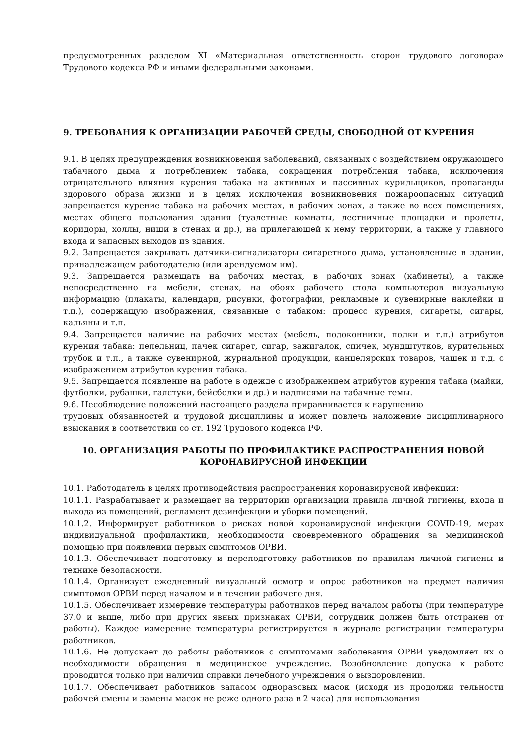предусмотренных разделом XI «Материальная ответственность сторон трудового договора» Трудового кодекса РФ и иными федеральными законами.
9. ТРЕБОВАНИЯ К ОРГАНИЗАЦИИ РАБОЧЕЙ СРЕДЫ, СВОБОДНОЙ ОТ КУРЕНИЯ
9.1. В целях предупреждения возникновения заболеваний, связанных с воздействием окружающего табачного дыма и потреблением табака, сокращения потребления табака, исключения отрицательного влияния курения табака на активных и пассивных курильщиков, пропаганды здорового образа жизни и в целях исключения возникновения пожароопасных ситуаций запрещается курение табака на рабочих местах, в рабочих зонах, а также во всех помещениях, местах общего пользования здания (туалетные комнаты, лестничные площадки и пролеты, коридоры, холлы, ниши в стенах и др.), на прилегающей к нему территории, а также у главного входа и запасных выходов из здания.
9.2. Запрещается закрывать датчики-сигнализаторы сигаретного дыма, установленные в здании, принадлежащем работодателю (или арендуемом им).
9.3. Запрещается размещать на рабочих местах, в рабочих зонах (кабинеты), а также непосредственно на мебели, стенах, на обоях рабочего стола компьютеров визуальную информацию (плакаты, календари, рисунки, фотографии, рекламные и сувенирные наклейки и т.п.), содержащую изображения, связанные с табаком: процесс курения, сигареты, сигары, кальяны и т.п.
9.4. Запрещается наличие на рабочих местах (мебель, подоконники, полки и т.п.) атрибутов курения табака: пепельниц, пачек сигарет, сигар, зажигалок, спичек, мундштутков, курительных трубок и т.п., а также сувенирной, журнальной продукции, канцелярских товаров, чашек и т.д. с изображением атрибутов курения табака.
9.5. Запрещается появление на работе в одежде с изображением атрибутов курения табака (майки, футболки, рубашки, галстуки, бейсболки и др.) и надписями на табачные темы.
9.6. Несоблюдение положений настоящего раздела приравнивается к нарушению
трудовых обязанностей и трудовой дисциплины и может повлечь наложение дисциплинарного взыскания в соответствии со ст. 192 Трудового кодекса РФ.
10. ОРГАНИЗАЦИЯ РАБОТЫ ПО ПРОФИЛАКТИКЕ РАСПРОСТРАНЕНИЯ НОВОЙ КОРОНАВИРУСНОЙ ИНФЕКЦИИ
10.1. Работодатель в целях противодействия распространения коронавирусной инфекции:
10.1.1. Разрабатывает и размещает на территории организации правила личной гигиены, входа и выхода из помещений, регламент дезинфекции и уборки помещений.
10.1.2. Информирует работников о рисках новой коронавирусной инфекции COVID-19, мерах индивидуальной профилактики, необходимости своевременного обращения за медицинской помощью при появлении первых симптомов ОРВИ.
10.1.3. Обеспечивает подготовку и переподготовку работников по правилам личной гигиены и технике безопасности.
10.1.4. Организует ежедневный визуальный осмотр и опрос работников на предмет наличия симптомов ОРВИ перед началом и в течении рабочего дня.
10.1.5. Обеспечивает измерение температуры работников перед началом работы (при температуре 37.0 и выше, либо при других явных признаках ОРВИ, сотрудник должен быть отстранен от работы). Каждое измерение температуры регистрируется в журнале регистрации температуры работников.
10.1.6. Не допускает до работы работников с симптомами заболевания ОРВИ уведомляет их о необходимости обращения в медицинское учреждение. Возобновление допуска к работе проводится только при наличии справки лечебного учреждения о выздоровлении.
10.1.7. Обеспечивает работников запасом одноразовых масок (исходя из продолжи тельности рабочей смены и замены масок не реже одного раза в 2 часа) для использования